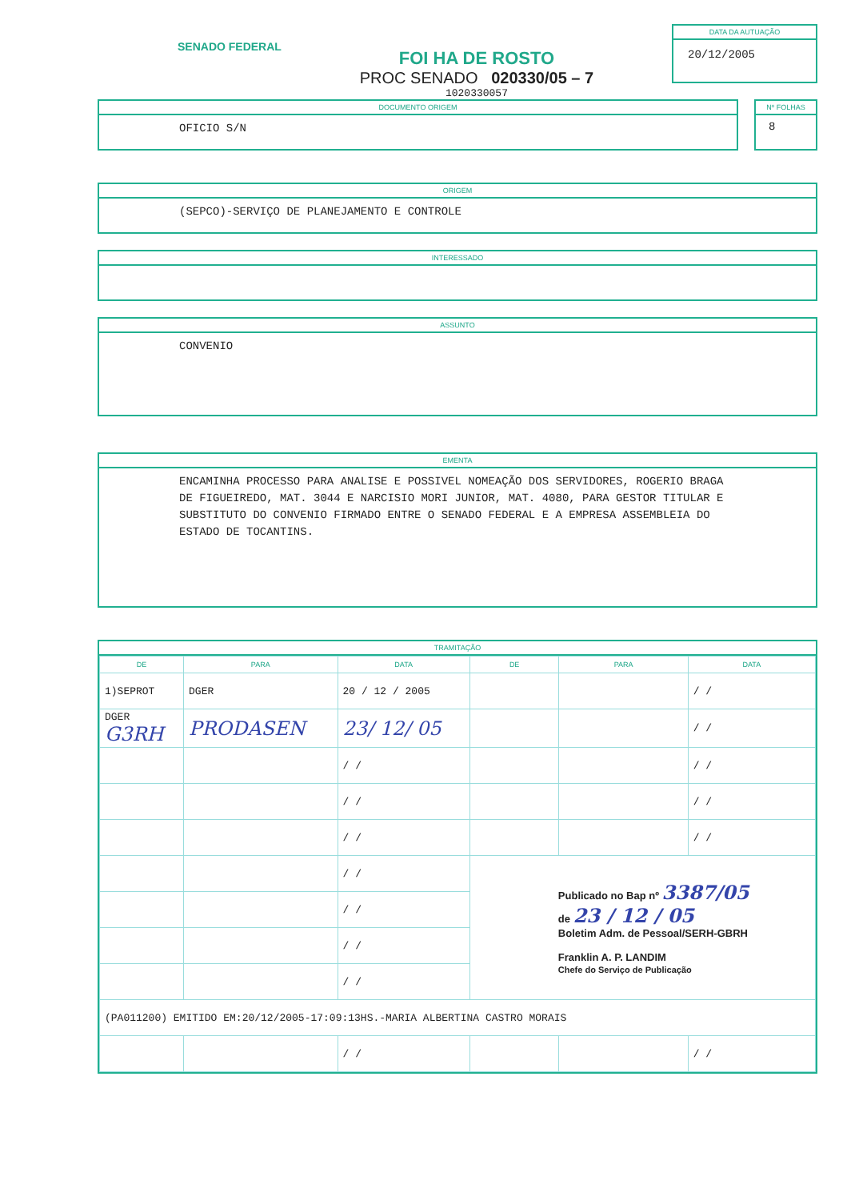SENADO FEDERAL
FOI HA DE ROSTO
PROC SENADO 020330/05 – 7
1020330057
DATA DA AUTUAÇÃO
20/12/2005
DOCUMENTO ORIGEM
OFICIO S/N
Nº FOLHAS
8
ORIGEM
(SEPCO)-SERVIÇO DE PLANEJAMENTO E CONTROLE
INTERESSADO
ASSUNTO
CONVENIO
EMENTA
ENCAMINHA PROCESSO PARA ANALISE E POSSIVEL NOMEAÇÃO DOS SERVIDORES, ROGERIO BRAGA DE FIGUEIREDO, MAT. 3044 E NARCISIO MORI JUNIOR, MAT. 4080, PARA GESTOR TITULAR E SUBSTITUTO DO CONVENIO FIRMADO ENTRE O SENADO FEDERAL E A EMPRESA ASSEMBLEIA DO ESTADO DE TOCANTINS.
TRAMITAÇÃO
| DE | PARA | DATA | DE | PARA | DATA |
| --- | --- | --- | --- | --- | --- |
| 1)SEPROT | DGER | 20 / 12 / 2005 | | | / / |
| DGER G3RH | PRODASEN | 23/ 12/ 05 | | | / / |
| | | / / | | | / / |
| | | / / | | | / / |
| | | / / | | | / / |
| | | / / | Publicado no Bap nº 3387/05 de 23 / 12 / 05 Boletim Adm. de Pessoal/SERH-GBRH Franklin A. P. LANDIM Chefe do Serviço de Publicação | | |
| | | / / | | | |
| | | / / | | | |
| | | / / | | | |
| (PA011200) EMITIDO EM:20/12/2005-17:09:13HS.-MARIA ALBERTINA CASTRO MORAIS | | | | | |
| | | / / | | | / / |